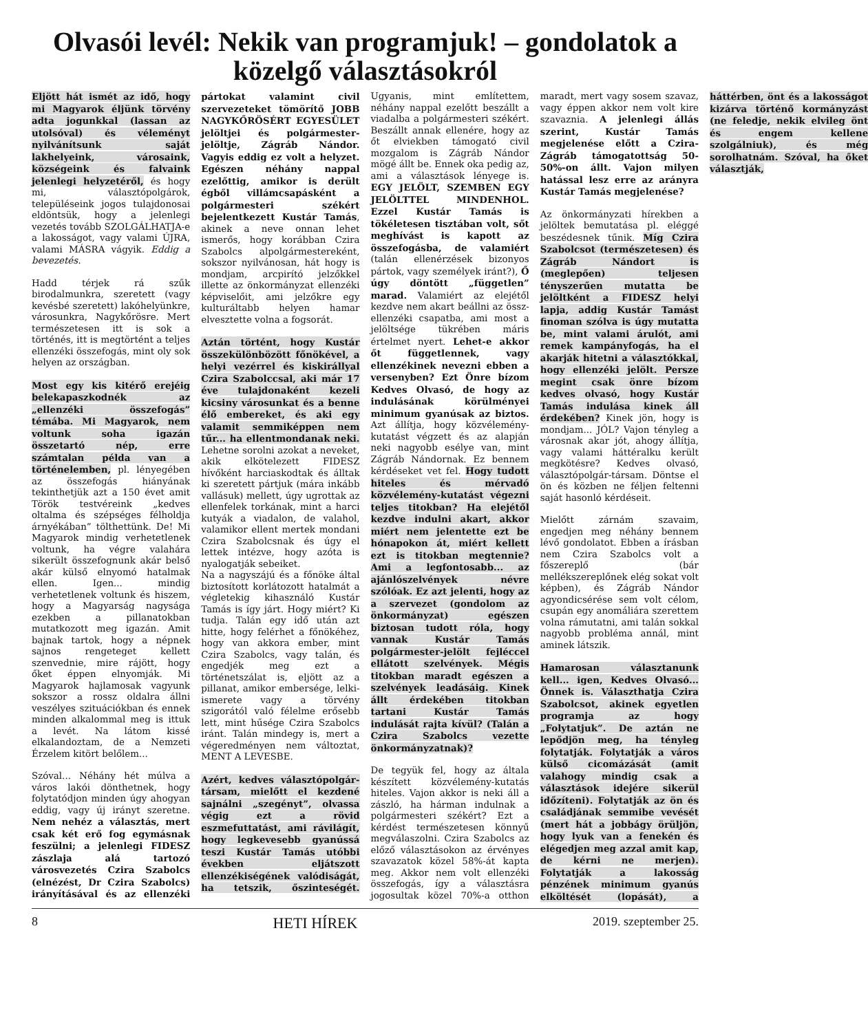Olvasói levél: Nekik van programjuk! – gondolatok a közelgő választásokról
Eljött hát ismét az idő, hogy mi Magyarok éljünk törvény adta jogunkkal (lassan az utolsóval) és véleményt nyilvánítsunk saját lakhelyeink, városaink, községeink és falvaink jelenlegi helyzetéről, és hogy mi, választópolgárok, településeink jogos tulajdonosai eldöntsük, hogy a jelenlegi vezetés tovább SZOLGÁLHATJA-e a lakosságot, vagy valami ÚJRA, valami MÁSRA vágyik. Eddig a bevezetés.
Hadd térjek rá szűk birodalmunkra, szeretett (vagy kevésbé szeretett) lakóhelyünkre, városunkra, Nagykőrösre. Mert természetesen itt is sok a történés, itt is megtörtént a teljes ellenzéki összefogás, mint oly sok helyen az országban.
Most egy kis kitérő erejéig belekapaszkodnék az „ellenzéki összefogás” témába. Mi Magyarok, nem voltunk soha igazán összetartó nép, erre számtalan példa van a történelemben, pl. lényegében az összefogás hiányának tekinthetjük azt a 150 évet amit Török testvéreink „kedves oltalma és szépséges félholdja árnyékában” tölthettünk. De! Mi Magyarok mindig verhetetlenek voltunk, ha végre valahára sikerült összefognunk akár belső akár külső elnyomó hatalmak ellen. Igen... mindig verhetetlenek voltunk és hiszem, hogy a Magyarság nagysága ezekben a pillanatokban mutatkozott meg igazán. Amit bajnak tartok, hogy a népnek sajnos rengeteget kellett szenvednie, mire rájött, hogy őket éppen elnyomják. Mi Magyarok hajlamosak vagyunk sokszor a rossz oldalra állni veszélyes szituációkban és ennek minden alkalommal meg is ittuk a levét. Na látom kissé elkalandoztam, de a Nemzeti Érzelem kitört belőlem...
Szóval... Néhány hét múlva a város lakói dönthetnek, hogy folytatódjon minden úgy ahogyan eddig, vagy új irányt szeretne. Nem nehéz a választás, mert csak két erő fog egymásnak feszülni; a jelenlegi FIDESZ zászlaja alá tartozó városvezetés Czira Szabolcs (elnézést, Dr Czira Szabolcs) irányításával és az ellenzéki pártokat valamint civil szervezeteket tömörítő JOBB NAGYKŐRÖSÉRT EGYESÜLET jelöltjei és polgármester-jelöltje, Zágráb Nándor. Vagyis eddig ez volt a helyzet. Egészen néhány nappal ezelőttig, amikor is derült égből villámcsapásként a polgármesteri székért bejelentkezett Kustár Tamás, akinek a neve onnan lehet ismerős, hogy korábban Czira Szabolcs alpolgármestereként, sokszor nyilvánosan, hát hogy is mondjam, arcpirító jelzőkkel illette az önkormányzat ellenzéki képviselőit, ami jelzőkre egy kulturáltabb helyen hamar elvesztette volna a fogsorát.
Aztán történt, hogy Kustár összekülönbözött főnökével, a helyi vezérrel és kiskirállyal Czira Szabolccsal, aki már 17 éve tulajdonaként kezeli kicsiny városunkat és a benne élő embereket, és aki egy valamit semmiképpen nem tűr... ha ellentmondanak neki. Lehetne sorolni azokat a neveket, akik elkötelezett FIDESZ hívőként harciaskodtak és álltak ki szeretett pártjuk (mára inkább vallásuk) mellett, úgy ugrottak az ellenfelek torkának, mint a harci kutyák a viadalon, de valahol, valamikor ellent mertek mondani Czira Szabolcsnak és úgy el lettek intézve, hogy azóta is nyalogatják sebeiket.
Na a nagyszájú és a főnöke által biztosított korlátozott hatalmát a végletekig kihasználó Kustár Tamás is így járt. Hogy miért? Ki tudja. Talán egy idő után azt hitte, hogy felérhet a főnökéhez, hogy van akkora ember, mint Czira Szabolcs, vagy talán, és engedjék meg ezt a történetszálat is, eljött az a pillanat, amikor embersége, lelki-ismerete vagy a törvény szigorától való félelme erősebb lett, mint hűsége Czira Szabolcs iránt. Talán mindegy is, mert a végeredményen nem változtat, MENT A LEVESBE.
Azért, kedves választópolgár-társam, mielőtt el kezdené sajnálni „szegényt”, olvassa végig ezt a rövid eszmefuttatást, ami rávilágít, hogy legkevesebb gyanússá teszi Kustár Tamás utóbbi években eljátszott ellenzékiségének valódiságát, ha tetszik, őszinteségét. Ugyanis, mint említettem, néhány nappal ezelőtt beszállt a viadalba a polgármesteri székért. Beszállt annak ellenére, hogy az őt elviekben támogató civil mozgalom is Zágráb Nándor mögé állt be. Ennek oka pedig az, ami a választások lényege is. EGY JELÖLT, SZEMBEN EGY JELÖLTTEL MINDENHOL. Ezzel Kustár Tamás is tökéletesen tisztában volt, sőt meghívást is kapott az összefogásba, de valamiért (talán ellenérzések bizonyos pártok, vagy személyek iránt?), Ő úgy döntött „független” marad. Valamiért az elejétől kezdve nem akart beállni az össz-ellenzéki csapatba, ami most a jelöltsége tükrében máris értelmet nyert. Lehet-e akkor őt függetlennek, vagy ellenzékinek nevezni ebben a versenyben? Ezt Önre bízom Kedves Olvasó, de hogy az indulásának körülményei minimum gyanúsak az biztos. Azt állítja, hogy közvélemény-kutatást végzett és az alapján neki nagyobb esélye van, mint Zágráb Nándornak. Ez bennem kérdéseket vet fel. Hogy tudott hiteles és mérvadó közvélemény-kutatást végezni teljes titokban? Ha elejétől kezdve indulni akart, akkor miért nem jelentette ezt be hónapokon át, miért kellett ezt is titokban megtennie? Ami a legfontosabb... az ajánlószelvények névre szólóak. Ez azt jelenti, hogy az a szervezet (gondolom az önkormányzat) egészen biztosan tudott róla, hogy vannak Kustár Tamás polgármester-jelölt fejléccel ellátott szelvények. Mégis titokban maradt egészen a szelvények leadásáig. Kinek állt érdekében titokban tartani Kustár Tamás indulását rajta kívül? (Talán a Czira Szabolcs vezette önkormányzatnak)?
De tegyük fel, hogy az általa készített közvélemény-kutatás hiteles. Vajon akkor is neki áll a zászló, ha hárman indulnak a polgármesteri székért? Ezt a kérdést természetesen könnyű megválaszolni. Czira Szabolcs az előző választásokon az érvényes szavazatok közel 58%-át kapta meg. Akkor nem volt ellenzéki összefogás, így a választásra jogosultak közel 70%-a otthon maradt, mert vagy sosem szavaz, vagy éppen akkor nem volt kire szavaznia. A jelenlegi állás szerint, Kustár Tamás megjelenése előtt a Czira-Zágráb támogatottság 50-50%-on állt. Vajon milyen hatással lesz erre az arányra Kustár Tamás megjelenése?
Az önkormányzati hírekben a jelöltek bemutatása pl. eléggé beszédesnek tűnik. Míg Czira Szabolcsot (természetesen) és Zágráb Nándort is (meglepően) teljesen tényszerűen mutatta be jelöltként a FIDESZ helyi lapja, addig Kustár Tamást finoman szólva is úgy mutatta be, mint valami árulót, ami remek kampányfogás, ha el akarják hitetni a választókkal, hogy ellenzéki jelölt. Persze megint csak önre bízom kedves olvasó, hogy Kustár Tamás indulása kinek áll érdekében? Kinek jön, hogy is mondjam... JÓL? Vajon tényleg a városnak akar jót, ahogy állítja, vagy valami háttéralku került megkötésre? Kedves olvasó, választópolgár-társam. Döntse el ön és közben ne féljen feltenni saját hasonló kérdéseit.
Mielőtt zárnám szavaim, engedjen meg néhány bennem lévő gondolatot. Ebben a írásban nem Czira Szabolcs volt a főszereplő (bár mellékszereplőnek elég sokat volt képben), és Zágráb Nándor agyondicsérése sem volt célom, csupán egy anomáliára szerettem volna rámutatni, ami talán sokkal nagyobb probléma annál, mint aminek látszik.
Hamarosan választanunk kell... igen, Kedves Olvasó... Önnek is. Választhatja Czira Szabolcsot, akinek egyetlen programja az hogy „Folytatjuk”. De aztán ne lepődjön meg, ha tényleg folytatják. Folytatják a város külső cicomázását (amit valahogy mindig csak a választások idejére sikerül időzíteni). Folytatják az ön és családjának semmibe vevését (mert hát a jobbágy örüljön, hogy lyuk van a fenekén és elégedjen meg azzal amit kap, de kérni ne merjen). Folytatják a lakosság pénzének minimum gyanús elköltését (lopását), a háttérben, önt és a lakosságot kizárva történő kormányzást (ne feledje, nekik elvileg önt és engem kellene szolgálniuk), és még sorolhatnám. Szóval, ha őket választják,
8 HETI HÍREK 2019. szeptember 25.